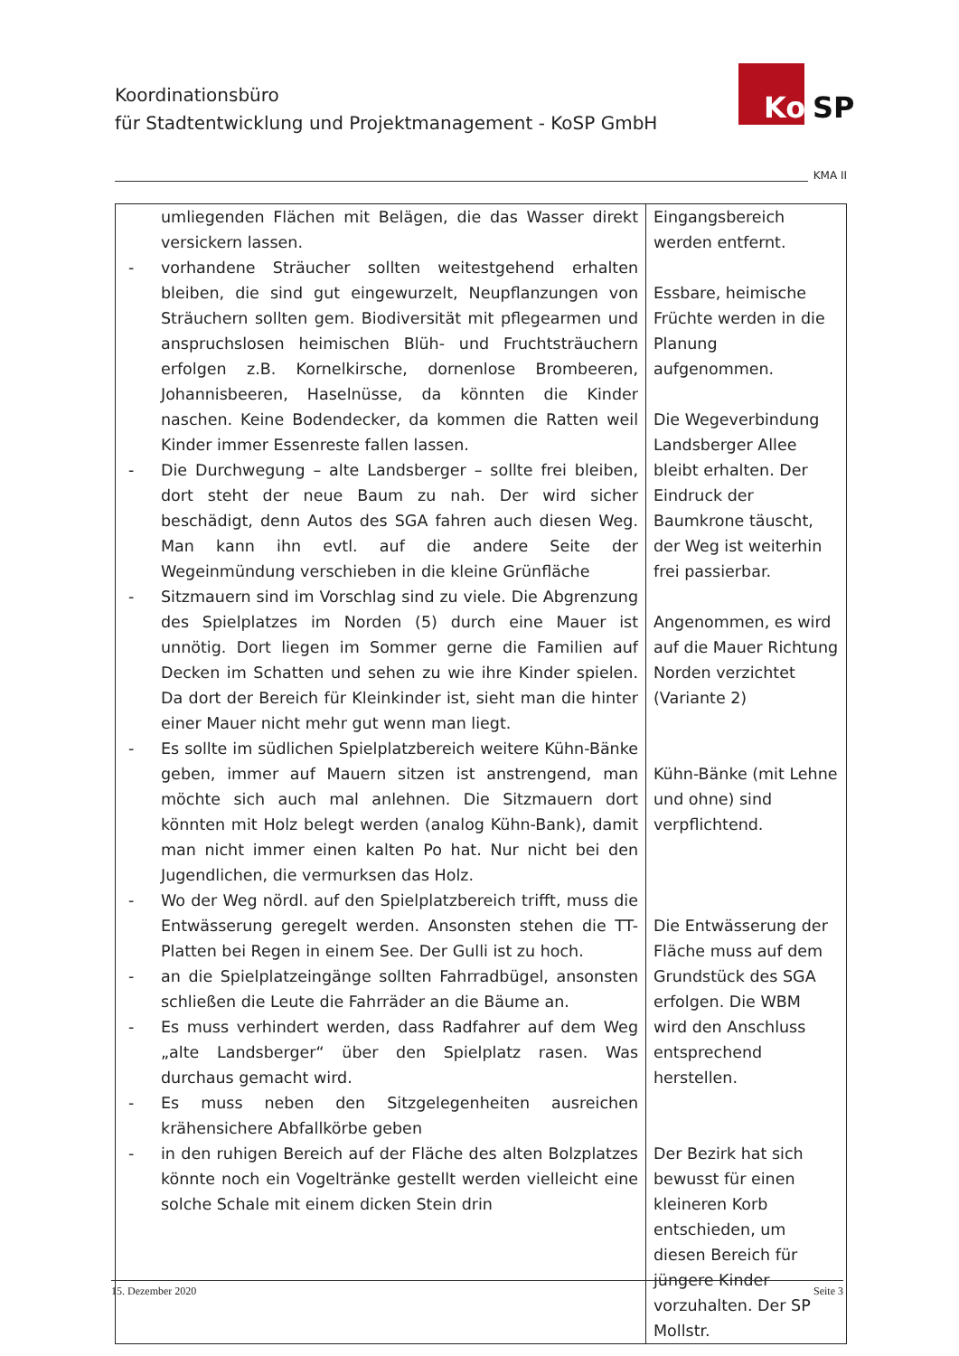Koordinationsbüro
für Stadtentwicklung und Projektmanagement - KoSP GmbH
Ko SP
KMA II
| umliegenden Flächen mit Belägen, die das Wasser direkt versickern lassen. - vorhandene Sträucher sollten weitestgehend erhalten bleiben, die sind gut eingewurzelt, Neupflanzungen von Sträuchern sollten gem. Biodiversität mit pflegearmen und anspruchslosen heimischen Blüh- und Fruchtsträuchern erfolgen z.B. Kornelkirsche, dornenlose Brombeeren, Johannisbeeren, Haselnüsse, da könnten die Kinder naschen. Keine Bodendecker, da kommen die Ratten weil Kinder immer Essenreste fallen lassen. - Die Durchwegung – alte Landsberger – sollte frei bleiben, dort steht der neue Baum zu nah. Der wird sicher beschädigt, denn Autos des SGA fahren auch diesen Weg. Man kann ihn evtl. auf die andere Seite der Wegeinmündung verschieben in die kleine Grünfläche - Sitzmauern sind im Vorschlag sind zu viele. Die Abgrenzung des Spielplatzes im Norden (5) durch eine Mauer ist unnötig. Dort liegen im Sommer gerne die Familien auf Decken im Schatten und sehen zu wie ihre Kinder spielen. Da dort der Bereich für Kleinkinder ist, sieht man die hinter einer Mauer nicht mehr gut wenn man liegt. - Es sollte im südlichen Spielplatzbereich weitere Kühn-Bänke geben, immer auf Mauern sitzen ist anstrengend, man möchte sich auch mal anlehnen. Die Sitzmauern dort könnten mit Holz belegt werden (analog Kühn-Bank), damit man nicht immer einen kalten Po hat. Nur nicht bei den Jugendlichen, die vermurksen das Holz. - Wo der Weg nördl. auf den Spielplatzbereich trifft, muss die Entwässerung geregelt werden. Ansonsten stehen die TT-Platten bei Regen in einem See. Der Gulli ist zu hoch. - an die Spielplatzeingänge sollten Fahrradbügel, ansonsten schließen die Leute die Fahrräder an die Bäume an. - Es muss verhindert werden, dass Radfahrer auf dem Weg „alte Landsberger“ über den Spielplatz rasen. Was durchaus gemacht wird. - Es muss neben den Sitzgelegenheiten ausreichen krähensichere Abfallkörbe geben - in den ruhigen Bereich auf der Fläche des alten Bolzplatzes könnte noch ein Vogeltränke gestellt werden vielleicht eine solche Schale mit einem dicken Stein drin | Eingangsbereich werden entfernt. Essbare, heimische Früchte werden in die Planung aufgenommen. Die Wegeverbindung Landsberger Allee bleibt erhalten. Der Eindruck der Baumkrone täuscht, der Weg ist weiterhin frei passierbar. Angenommen, es wird auf die Mauer Richtung Norden verzichtet (Variante 2) Kühn-Bänke (mit Lehne und ohne) sind verpflichtend. Die Entwässerung der Fläche muss auf dem Grundstück des SGA erfolgen. Die WBM wird den Anschluss entsprechend herstellen. Der Bezirk hat sich bewusst für einen kleineren Korb entschieden, um diesen Bereich für jüngere Kinder vorzuhalten. Der SP Mollstr. |
15. Dezember 2020 Seite 3